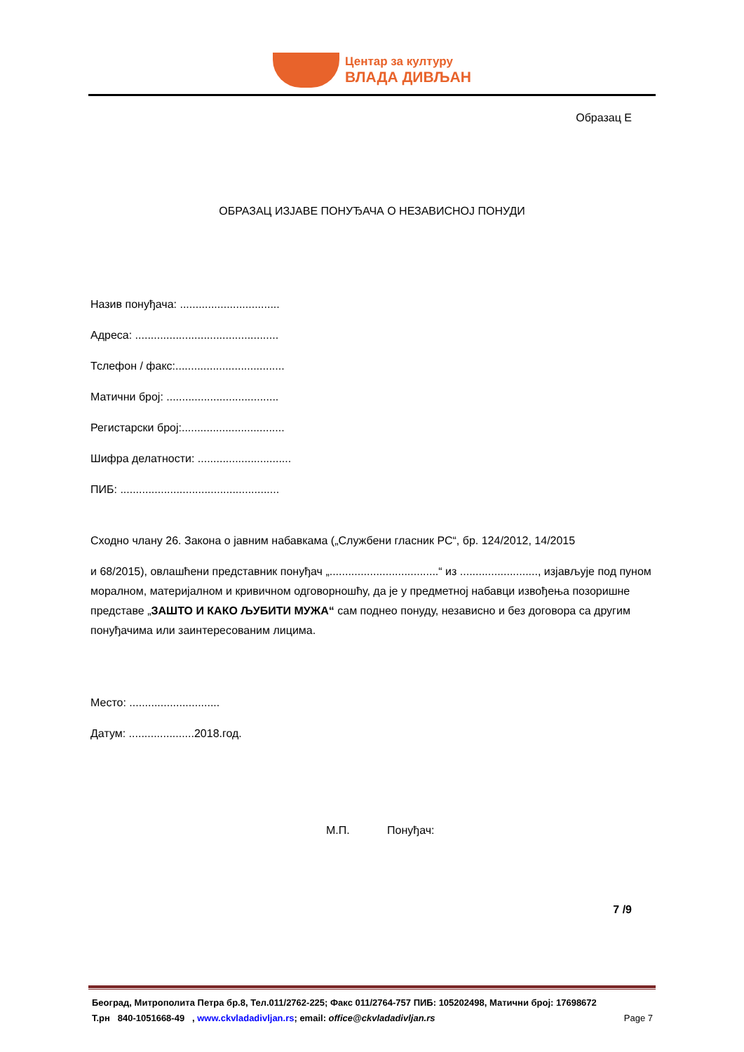Центар за културу
ВЛАДА ДИВЉАН
Образац Е
ОБРАЗАЦ ИЗЈАВЕ ПОНУЂАЧА О НЕЗАВИСНОЈ ПОНУДИ
Назив понуђача: ................................
Адреса: ..............................................
Тслефон / факс:...................................
Матични број: ....................................
Регистарски број:.................................
Шифра делатности: ..............................
ПИБ: ...................................................
Сходно члану 26. Закона о јавним набавкама („Службени гласник РС“, бр. 124/2012, 14/2015
и 68/2015), овлашћени представник понуђач „...................................“ из ........................., изјављује под пуном моралном, материјалном и кривичном одговорношћу, да је у предметној набавци извођења позоришне представе „ЗАШТО И КАКО ЉУБИТИ МУЖА“ сам поднео понуду, независно и без договора са другим понуђачима или заинтересованим лицима.
Место: .............................
Датум: .....................2018.год.
М.П. Понуђач:
7 /9
Београд, Митрополита Петра бр.8, Тел.011/2762-225; Факс 011/2764-757 ПИБ: 105202498, Матични број: 17698672
Т.рн 840-1051668-49 , www.ckvladadivljan.rs; email: office@ckvladadivljan.rs Page 7